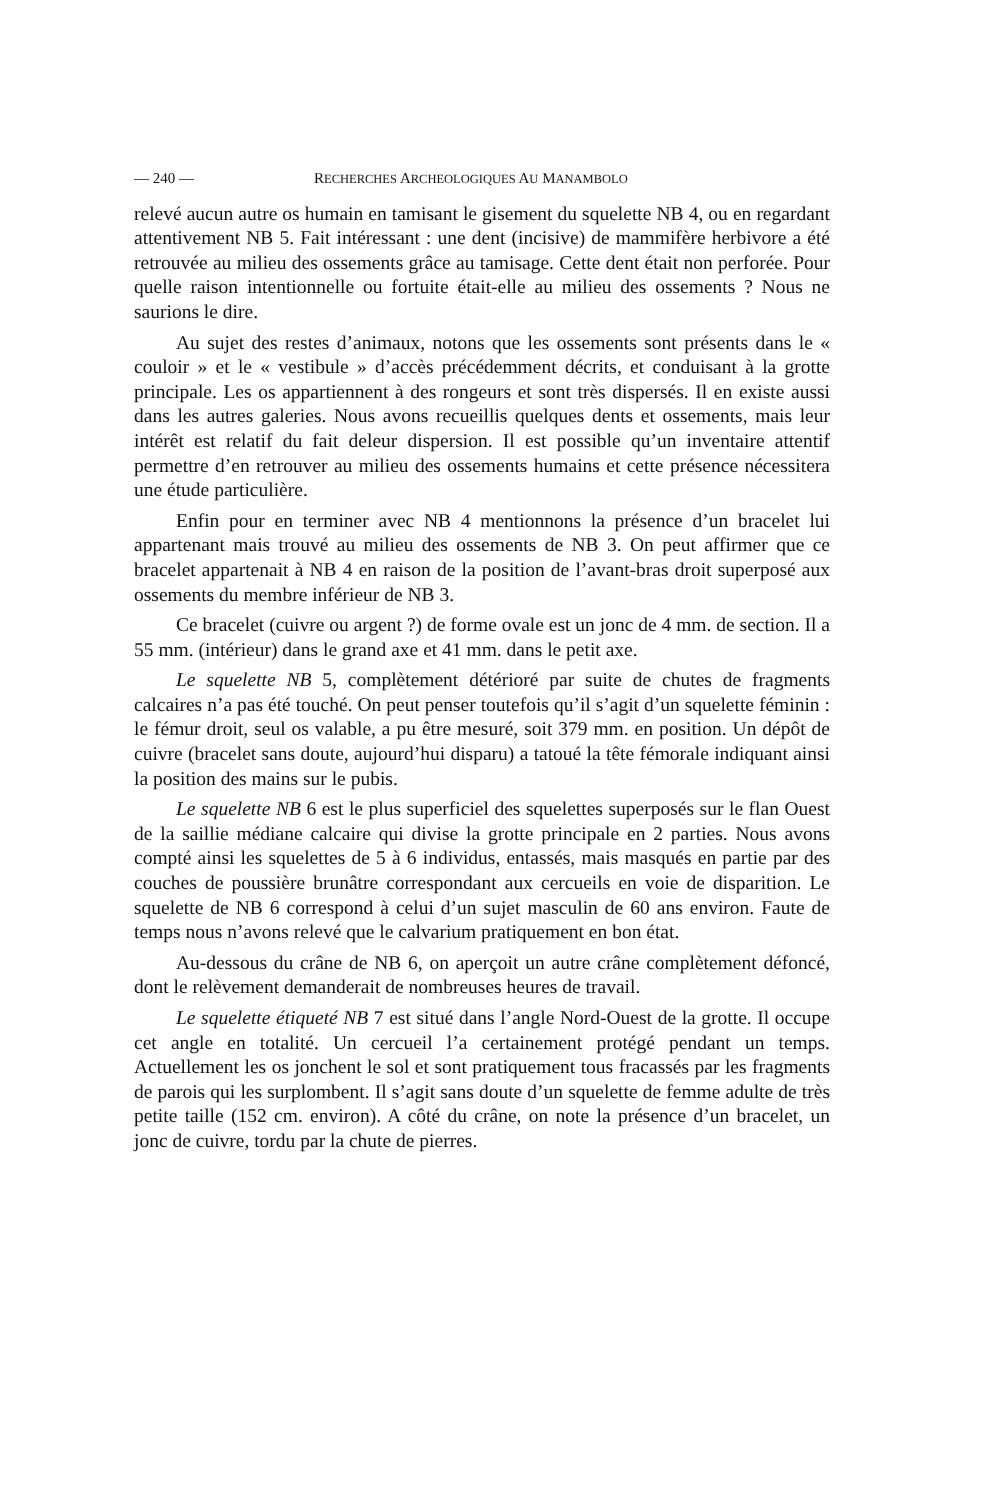— 240 — RECHERCHES ARCHEOLOGIQUES AU MANAMBOLO
relevé aucun autre os humain en tamisant le gisement du squelette NB 4, ou en regardant attentivement NB 5. Fait intéressant : une dent (incisive) de mammifère herbivore a été retrouvée au milieu des ossements grâce au tamisage. Cette dent était non perforée. Pour quelle raison intentionnelle ou fortuite était-elle au milieu des ossements ? Nous ne saurions le dire.
Au sujet des restes d’animaux, notons que les ossements sont présents dans le « couloir » et le « vestibule » d’accès précédemment décrits, et conduisant à la grotte principale. Les os appartiennent à des rongeurs et sont très dispersés. Il en existe aussi dans les autres galeries. Nous avons recueillis quelques dents et ossements, mais leur intérêt est relatif du fait deleur dispersion. Il est possible qu’un inventaire attentif permettre d’en retrouver au milieu des ossements humains et cette présence nécessitera une étude particulière.
Enfin pour en terminer avec NB 4 mentionnons la présence d’un bracelet lui appartenant mais trouvé au milieu des ossements de NB 3. On peut affirmer que ce bracelet appartenait à NB 4 en raison de la position de l’avant-bras droit superposé aux ossements du membre inférieur de NB 3.
Ce bracelet (cuivre ou argent ?) de forme ovale est un jonc de 4 mm. de section. Il a 55 mm. (intérieur) dans le grand axe et 41 mm. dans le petit axe.
Le squelette NB 5, complètement détérioré par suite de chutes de fragments calcaires n’a pas été touché. On peut penser toutefois qu’il s’agit d’un squelette féminin : le fémur droit, seul os valable, a pu être mesuré, soit 379 mm. en position. Un dépôt de cuivre (bracelet sans doute, aujourd’hui disparu) a tatoué la tête fémorale indiquant ainsi la position des mains sur le pubis.
Le squelette NB 6 est le plus superficiel des squelettes superposés sur le flan Ouest de la saillie médiane calcaire qui divise la grotte principale en 2 parties. Nous avons compté ainsi les squelettes de 5 à 6 individus, entassés, mais masqués en partie par des couches de poussière brunâtre correspondant aux cercueils en voie de disparition. Le squelette de NB 6 correspond à celui d’un sujet masculin de 60 ans environ. Faute de temps nous n’avons relevé que le calvarium pratiquement en bon état.
Au-dessous du crâne de NB 6, on aperçoit un autre crâne complètement défoncé, dont le relèvement demanderait de nombreuses heures de travail.
Le squelette étiqueté NB 7 est situé dans l’angle Nord-Ouest de la grotte. Il occupe cet angle en totalité. Un cercueil l’a certainement protégé pendant un temps. Actuellement les os jonchent le sol et sont pratiquement tous fracassés par les fragments de parois qui les surplombent. Il s’agit sans doute d’un squelette de femme adulte de très petite taille (152 cm. environ). A côté du crâne, on note la présence d’un bracelet, un jonc de cuivre, tordu par la chute de pierres.